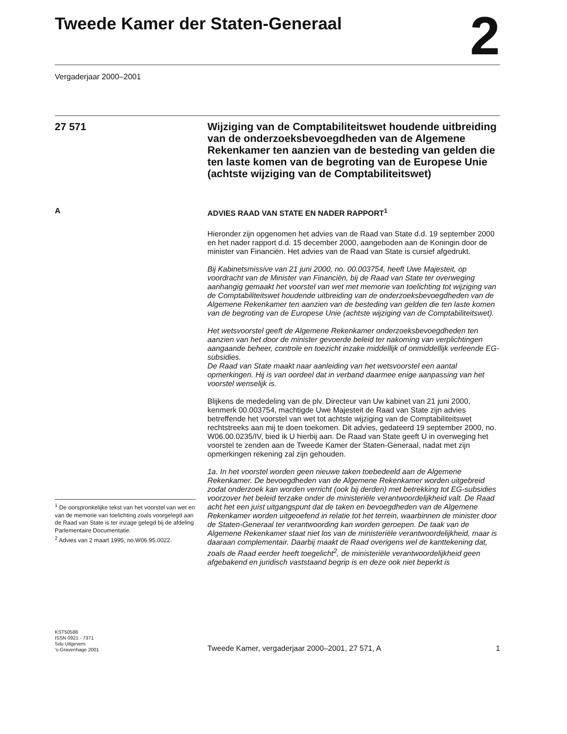Tweede Kamer der Staten-Generaal
2
Vergaderjaar 2000–2001
27 571
Wijziging van de Comptabiliteitswet houdende uitbreiding van de onderzoeksbevoegdheden van de Algemene Rekenkamer ten aanzien van de besteding van gelden die ten laste komen van de begroting van de Europese Unie (achtste wijziging van de Comptabiliteitswet)
A
<sup>1</sup> De oorspronkelijke tekst van het voorstel van wet en van de memorie van toelichting zoals voorgelegd aan de Raad van State is ter inzage gelegd bij de afdeling Parlementaire Documentatie.
<sup>2</sup> Advies van 2 maart 1995, no.W06.95.0022.
ADVIES RAAD VAN STATE EN NADER RAPPORT<sup>1</sup>
Hieronder zijn opgenomen het advies van de Raad van State d.d. 19 september 2000 en het nader rapport d.d. 15 december 2000, aangeboden aan de Koningin door de minister van Financiën. Het advies van de Raad van State is cursief afgedrukt.
Bij Kabinetsmissive van 21 juni 2000, no. 00.003754, heeft Uwe Majesteit, op voordracht van de Minister van Financiën, bij de Raad van State ter overweging aanhangig gemaakt het voorstel van wet met memorie van toelichting tot wijziging van de Comptabiliteitswet houdende uitbreiding van de onderzoeksbevoegdheden van de Algemene Rekenkamer ten aanzien van de besteding van gelden die ten laste komen van de begroting van de Europese Unie (achtste wijziging van de Comptabiliteitswet).
Het wetsvoorstel geeft de Algemene Rekenkamer onderzoeksbevoegdheden ten aanzien van het door de minister gevoerde beleid ter nakoming van verplichtingen aangaande beheer, controle en toezicht inzake middellijk of onmiddellijk verleende EG-subsidies.
De Raad van State maakt naar aanleiding van het wetsvoorstel een aantal opmerkingen. Hij is van oordeel dat in verband daarmee enige aanpassing van het voorstel wenselijk is.
Blijkens de mededeling van de plv. Directeur van Uw kabinet van 21 juni 2000, kenmerk 00.003754, machtigde Uwe Majesteit de Raad van State zijn advies betreffende het voorstel van wet tot achtste wijziging van de Comptabiliteitswet rechtstreeks aan mij te doen toekomen. Dit advies, gedateerd 19 september 2000, no. W06.00.0235/IV, bied ik U hierbij aan. De Raad van State geeft U in overweging het voorstel te zenden aan de Tweede Kamer der Staten-Generaal, nadat met zijn opmerkingen rekening zal zijn gehouden.
1a. In het voorstel worden geen nieuwe taken toebedeeld aan de Algemene Rekenkamer. De bevoegdheden van de Algemene Rekenkamer worden uitgebreid zodat onderzoek kan worden verricht (ook bij derden) met betrekking tot EG-subsidies voorzover het beleid terzake onder de ministeriële verantwoordelijkheid valt. De Raad acht het een juist uitgangspunt dat de taken en bevoegdheden van de Algemene Rekenkamer worden uitgeoefend in relatie tot het terrein, waarbinnen de minister door de Staten-Generaal ter verantwoording kan worden geroepen. De taak van de Algemene Rekenkamer staat niet los van de ministeriële verantwoordelijkheid, maar is daaraan complementair. Daarbij maakt de Raad overigens wel de kanttekening dat, zoals de Raad eerder heeft toegelicht<sup>2</sup>, de ministeriële verantwoordelijkheid geen afgebakend en juridisch vaststaand begrip is en deze ook niet beperkt is
KST50588
ISSN 0921 - 7371
Sdu Uitgevers
’s-Gravenhage 2001
Tweede Kamer, vergaderjaar 2000–2001, 27 571, A 1